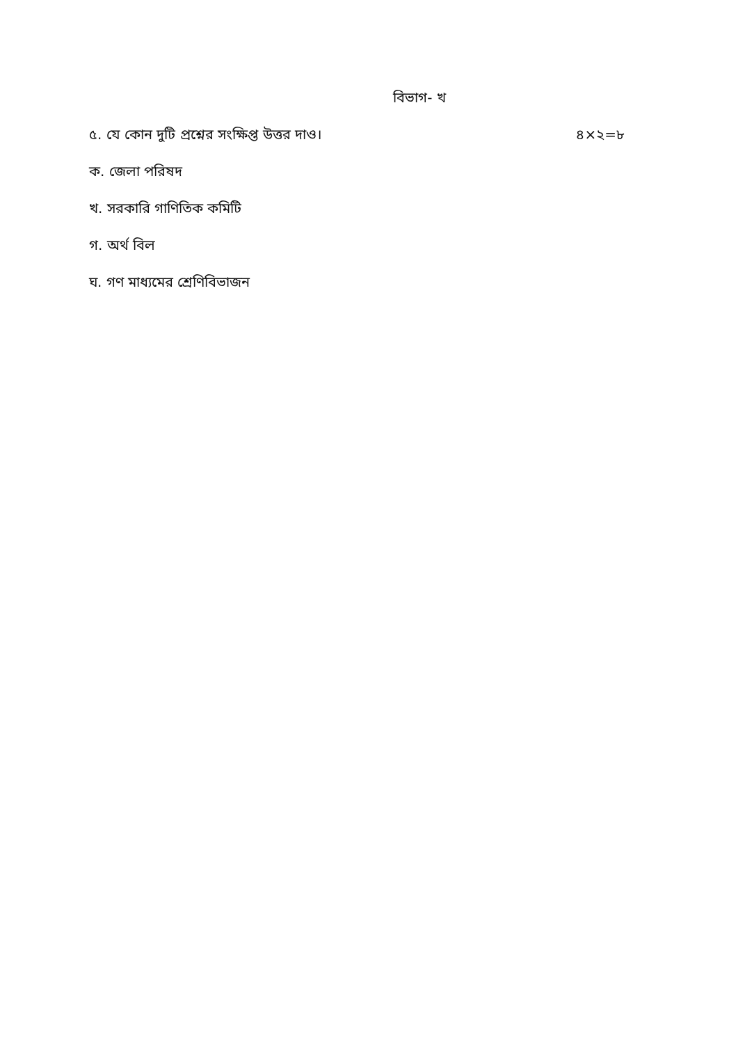বিভাগ- খ
৫. যে কোন দুটি প্রশ্নের সংক্ষিপ্ত উত্তর দাও। ৪×২=৮
ক. জেলা পরিষদ
খ. সরকারি গাণিতিক কমিটি
গ. অর্থ বিল
ঘ. গণ মাধ্যমের শ্রেণিবিভাজন